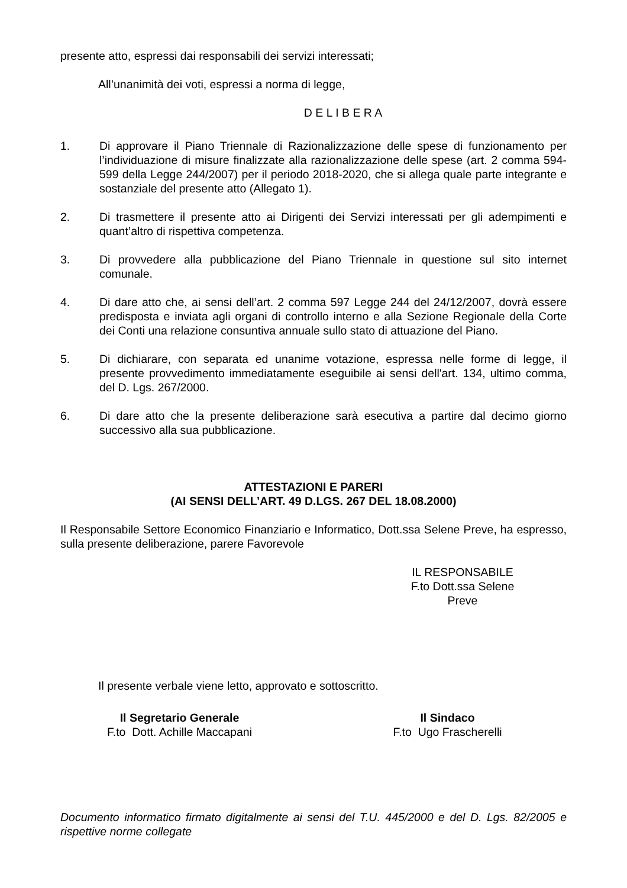presente atto, espressi dai responsabili dei servizi interessati;
All’unanimità dei voti, espressi a norma di legge,
D E L I B E R A
1. Di approvare il Piano Triennale di Razionalizzazione delle spese di funzionamento per l’individuazione di misure finalizzate alla razionalizzazione delle spese (art. 2 comma 594-599 della Legge 244/2007) per il periodo 2018-2020, che si allega quale parte integrante e sostanziale del presente atto (Allegato 1).
2. Di trasmettere il presente atto ai Dirigenti dei Servizi interessati per gli adempimenti e quant’altro di rispettiva competenza.
3. Di provvedere alla pubblicazione del Piano Triennale in questione sul sito internet comunale.
4. Di dare atto che, ai sensi dell’art. 2 comma 597 Legge 244 del 24/12/2007, dovrà essere predisposta e inviata agli organi di controllo interno e alla Sezione Regionale della Corte dei Conti una relazione consuntiva annuale sullo stato di attuazione del Piano.
5. Di dichiarare, con separata ed unanime votazione, espressa nelle forme di legge, il presente provvedimento immediatamente eseguibile ai sensi dell'art. 134, ultimo comma, del D. Lgs. 267/2000.
6. Di dare atto che la presente deliberazione sarà esecutiva a partire dal decimo giorno successivo alla sua pubblicazione.
ATTESTAZIONI E PARERI
(AI SENSI DELL’ART. 49 D.LGS. 267 DEL 18.08.2000)
Il Responsabile Settore Economico Finanziario e Informatico, Dott.ssa Selene Preve, ha espresso, sulla presente deliberazione, parere Favorevole
IL RESPONSABILE
F.to Dott.ssa Selene Preve
Il presente verbale viene letto, approvato e sottoscritto.
Il Segretario Generale
F.to Dott. Achille Maccapani
Il Sindaco
F.to Ugo Frascherelli
Documento informatico firmato digitalmente ai sensi del T.U. 445/2000 e del D. Lgs. 82/2005 e rispettive norme collegate